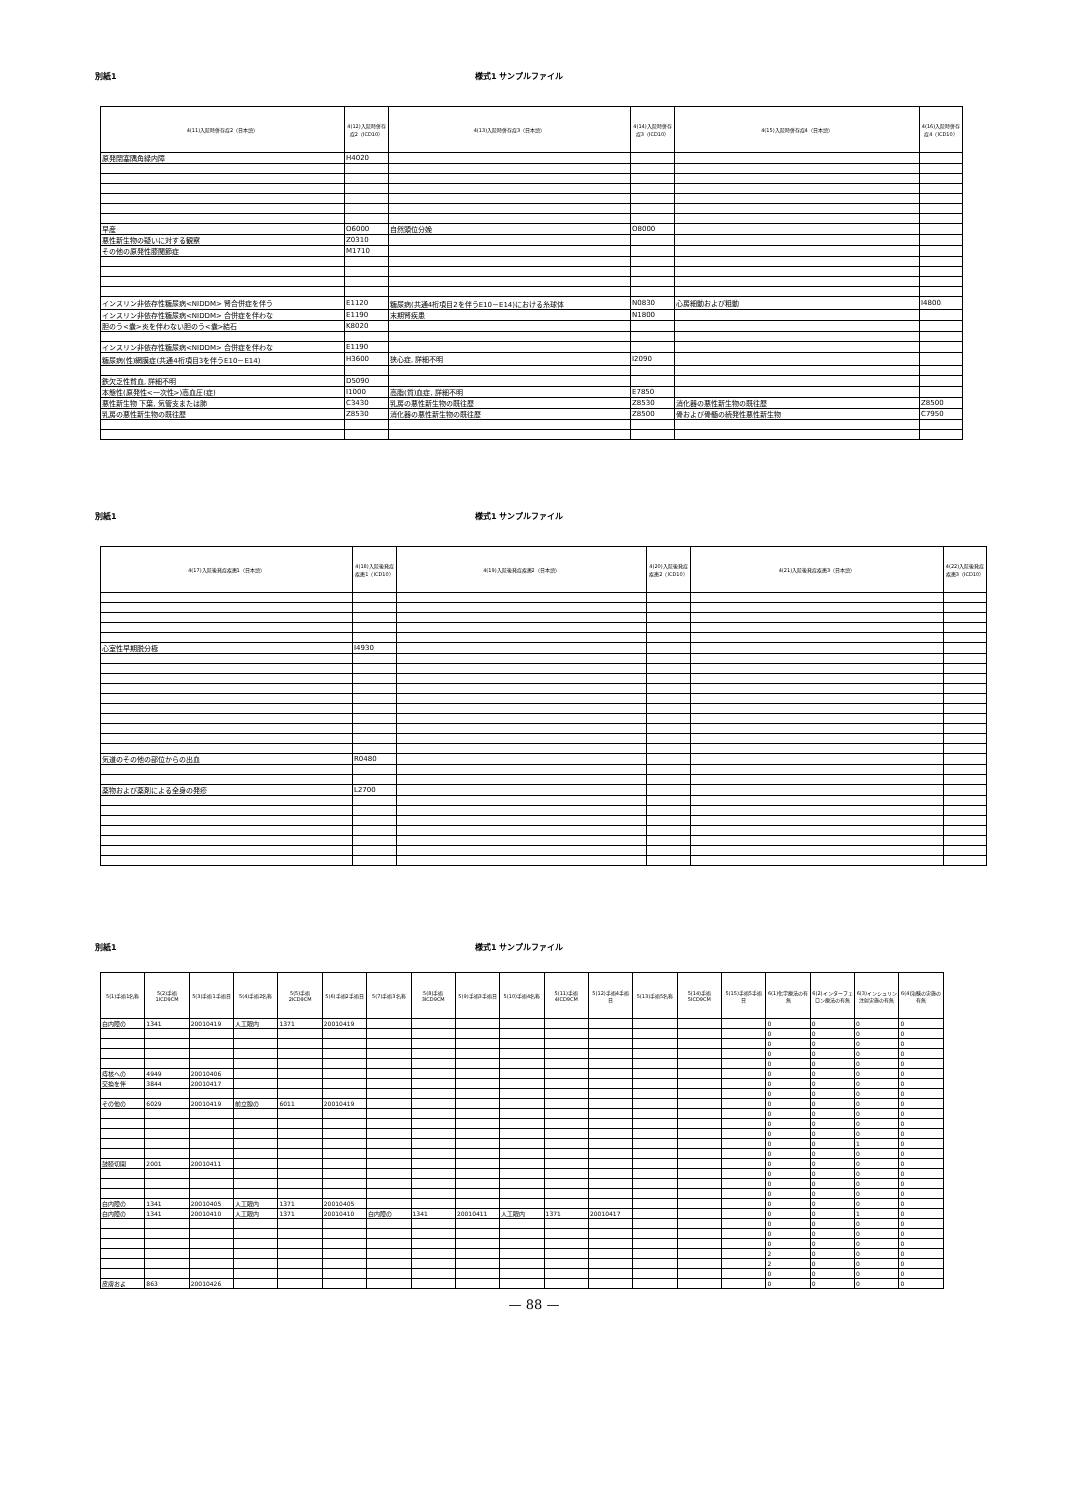別紙1 様式1 サンプルファイル
| 4(11)入院時併存症2（日本語） | 4(12)入院時併存症2（ICD10） | 4(13)入院時併存症3（日本語） | 4(14)入院時併存症3（ICD10） | 4(15)入院時併存症4（日本語） | 4(16)入院時併存症4（ICD10） |
| --- | --- | --- | --- | --- | --- |
| 原発閉塞隅角緑内障 | H4020 | | | | |
| 早産 | O6000 | 自然頭位分娩 | O8000 | | |
| 悪性新生物の疑いに対する観察 | Z0310 | | | | |
| その他の原発性膝関節症 | M1710 | | | | |
| インスリン非依存性糖尿病<NIDDM> 腎合併症を伴う | E1120 | 糖尿病(共通4桁項目2を伴うE10－E14)における糸球体 | N0830 | 心房細動および粗動 | I4800 |
| インスリン非依存性糖尿病<NIDDM> 合併症を伴わな | E1190 | 末期腎疾患 | N1800 | | |
| 胆のう<嚢>炎を伴わない胆のう<嚢>結石 | K8020 | | | | |
| インスリン非依存性糖尿病<NIDDM> 合併症を伴わな | E1190 | | | | |
| 糖尿病(性)網膜症(共通4桁項目3を伴うE10－E14) | H3600 | 狭心症, 詳細不明 | I2090 | | |
| 鉄欠乏性貧血, 詳細不明 | D5090 | | | | |
| 本態性(原発性<一次性>)高血圧(症) | I1000 | 高脂(質)血症, 詳細不明 | E7850 | | |
| 悪性新生物 下葉, 気管支または肺 | C3430 | 乳房の悪性新生物の既往歴 | Z8530 | 消化器の悪性新生物の既往歴 | Z8500 |
| 乳房の悪性新生物の既往歴 | Z8530 | 消化器の悪性新生物の既往歴 | Z8500 | 骨および骨髄の続発性悪性新生物 | C7950 |
別紙1 様式1 サンプルファイル
| 4(17)入院後発症疾患1（日本語） | 4(18)入院後発症疾患1（ICD10） | 4(19)入院後発症疾患2（日本語） | 4(20)入院後発症疾患2（ICD10） | 4(21)入院後発症疾患3（日本語） | 4(22)入院後発症疾患3（ICD10） |
| --- | --- | --- | --- | --- | --- |
| 心室性早期脱分極 | I4930 | | | | |
| 気道のその他の部位からの出血 | R0480 | | | | |
| 薬物および薬剤による全身の発疹 | L2700 | | | | |
別紙1 様式1 サンプルファイル
| 5(1)手術1名称 | 5(2)手術1ICD9CM | 5(3)手術1手術日 | 5(4)手術2名称 | 5(5)手術2ICD9CM | 5(6)手術2手術日 | 5(7)手術3名称 | 5(8)手術3ICD9CM | 5(9)手術3手術日 | 5(10)手術4名称 | 5(11)手術4ICD9CM | 5(12)手術4手術日 | 5(13)手術5名称 | 5(14)手術5ICD9CM | 5(15)手術5手術日 | 6(1)化学療法の有無 | 6(2)インターフェロン療法の有無 | 6(3)インシュリン注射実施の有無 | 6(4)治験の実施の有無 |
| --- | --- | --- | --- | --- | --- | --- | --- | --- | --- | --- | --- | --- | --- | --- | --- | --- | --- | --- |
| 白内障の | 1341 | 20010419 | 人工眼内 | 1371 | 20010419 | | | | | | | | | | 0 | 0 | 0 | 0 |
| | | | | | | | | | | | | | | | 0 | 0 | 0 | 0 |
| | | | | | | | | | | | | | | | 0 | 0 | 0 | 0 |
| | | | | | | | | | | | | | | | 0 | 0 | 0 | 0 |
| | | | | | | | | | | | | | | | 0 | 0 | 0 | 0 |
| 痔核への | 4949 | 20010406 | | | | | | | | | | | | | 0 | 0 | 0 | 0 |
| 交換を伴 | 3844 | 20010417 | | | | | | | | | | | | | 0 | 0 | 0 | 0 |
| | | | | | | | | | | | | | | | 0 | 0 | 0 | 0 |
| その他の | 6029 | 20010419 | 前立腺の | 6011 | 20010419 | | | | | | | | | | 0 | 0 | 0 | 0 |
| | | | | | | | | | | | | | | | 0 | 0 | 0 | 0 |
| | | | | | | | | | | | | | | | 0 | 0 | 0 | 0 |
| | | | | | | | | | | | | | | | 0 | 0 | 0 | 0 |
| | | | | | | | | | | | | | | | 0 | 0 | 1 | 0 |
| | | | | | | | | | | | | | | | 0 | 0 | 0 | 0 |
| 鼓膜切開 | 2001 | 20010411 | | | | | | | | | | | | | 0 | 0 | 0 | 0 |
| | | | | | | | | | | | | | | | 0 | 0 | 0 | 0 |
| | | | | | | | | | | | | | | | 0 | 0 | 0 | 0 |
| | | | | | | | | | | | | | | | 0 | 0 | 0 | 0 |
| 白内障の | 1341 | 20010405 | 人工眼内 | 1371 | 20010405 | | | | | | | | | | 0 | 0 | 0 | 0 |
| 白内障の | 1341 | 20010410 | 人工眼内 | 1371 | 20010410 | 白内障の | 1341 | 20010411 | 人工眼内 | 1371 | 20010417 | | | | 0 | 0 | 1 | 0 |
| | | | | | | | | | | | | | | | 0 | 0 | 0 | 0 |
| | | | | | | | | | | | | | | | 0 | 0 | 0 | 0 |
| | | | | | | | | | | | | | | | 0 | 0 | 0 | 0 |
| | | | | | | | | | | | | | | | 2 | 0 | 0 | 0 |
| | | | | | | | | | | | | | | | 2 | 0 | 0 | 0 |
| | | | | | | | | | | | | | | | 0 | 0 | 0 | 0 |
| 皮膚およ | 863 | 20010426 | | | | | | | | | | | | | 0 | 0 | 0 | 0 |
— 88 —